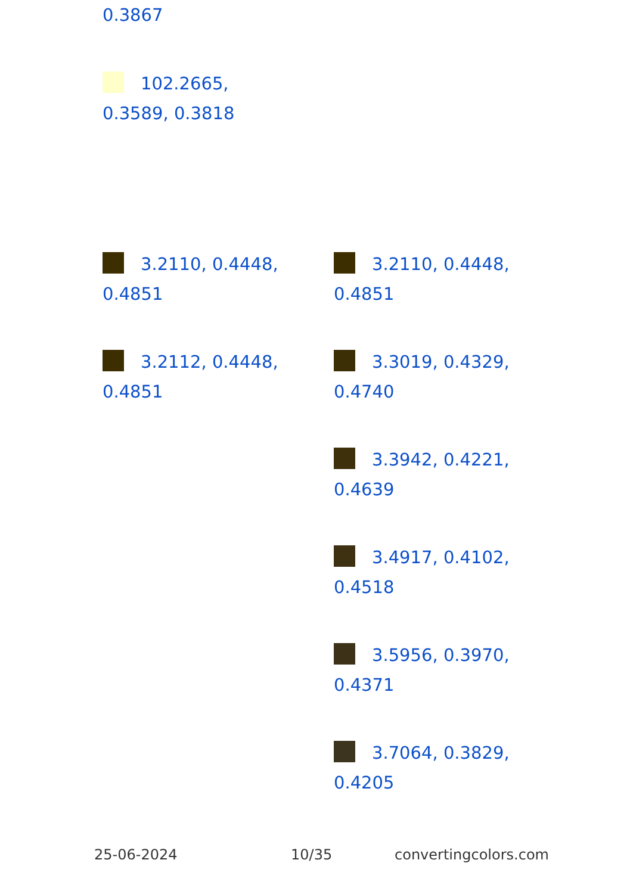0.3867
102.2665, 0.3589, 0.3818
3.2110, 0.4448, 0.4851
3.2112, 0.4448, 0.4851
3.2110, 0.4448, 0.4851
3.3019, 0.4329, 0.4740
3.3942, 0.4221, 0.4639
3.4917, 0.4102, 0.4518
3.5956, 0.3970, 0.4371
3.7064, 0.3829, 0.4205
25-06-2024 10/35 convertingcolors.com